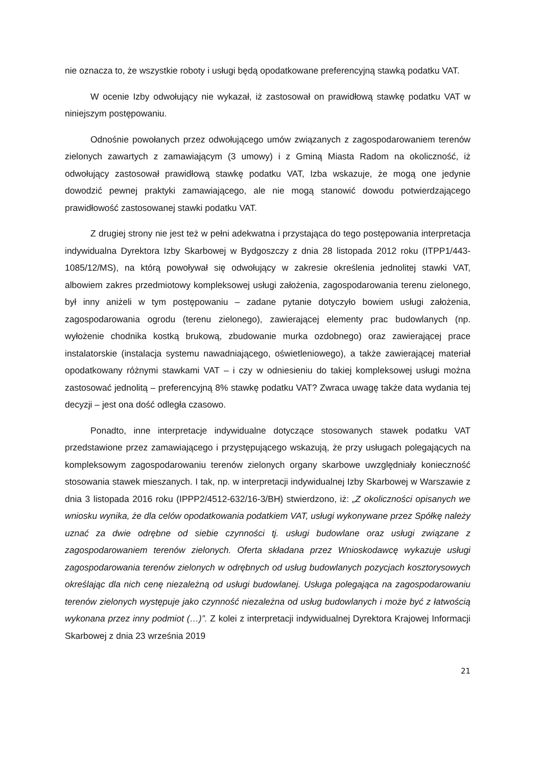nie oznacza to, że wszystkie roboty i usługi będą opodatkowane preferencyjną stawką podatku VAT.
W ocenie Izby odwołujący nie wykazał, iż zastosował on prawidłową stawkę podatku VAT w niniejszym postępowaniu.
Odnośnie powołanych przez odwołującego umów związanych z zagospodarowaniem terenów zielonych zawartych z zamawiającym (3 umowy) i z Gminą Miasta Radom na okoliczność, iż odwołujący zastosował prawidłową stawkę podatku VAT, Izba wskazuje, że mogą one jedynie dowodzić pewnej praktyki zamawiającego, ale nie mogą stanowić dowodu potwierdzającego prawidłowość zastosowanej stawki podatku VAT.
Z drugiej strony nie jest też w pełni adekwatna i przystająca do tego postępowania interpretacja indywidualna Dyrektora Izby Skarbowej w Bydgoszczy z dnia 28 listopada 2012 roku (ITPP1/443-1085/12/MS), na którą powoływał się odwołujący w zakresie określenia jednolitej stawki VAT, albowiem zakres przedmiotowy kompleksowej usługi założenia, zagospodarowania terenu zielonego, był inny aniżeli w tym postępowaniu – zadane pytanie dotyczyło bowiem usługi założenia, zagospodarowania ogrodu (terenu zielonego), zawierającej elementy prac budowlanych (np. wyłożenie chodnika kostką brukową, zbudowanie murka ozdobnego) oraz zawierającej prace instalatorskie (instalacja systemu nawadniającego, oświetleniowego), a także zawierającej materiał opodatkowany różnymi stawkami VAT – i czy w odniesieniu do takiej kompleksowej usługi można zastosować jednolitą – preferencyjną 8% stawkę podatku VAT? Zwraca uwagę także data wydania tej decyzji – jest ona dość odległa czasowo.
Ponadto, inne interpretacje indywidualne dotyczące stosowanych stawek podatku VAT przedstawione przez zamawiającego i przystępującego wskazują, że przy usługach polegających na kompleksowym zagospodarowaniu terenów zielonych organy skarbowe uwzględniały konieczność stosowania stawek mieszanych. I tak, np. w interpretacji indywidualnej Izby Skarbowej w Warszawie z dnia 3 listopada 2016 roku (IPPP2/4512-632/16-3/BH) stwierdzono, iż: „Z okoliczności opisanych we wniosku wynika, że dla celów opodatkowania podatkiem VAT, usługi wykonywane przez Spółkę należy uznać za dwie odrębne od siebie czynności tj. usługi budowlane oraz usługi związane z zagospodarowaniem terenów zielonych. Oferta składana przez Wnioskodawcę wykazuje usługi zagospodarowania terenów zielonych w odrębnych od usług budowlanych pozycjach kosztorysowych określając dla nich cenę niezależną od usługi budowlanej. Usługa polegająca na zagospodarowaniu terenów zielonych występuje jako czynność niezależna od usług budowlanych i może być z łatwością wykonana przez inny podmiot (…)”. Z kolei z interpretacji indywidualnej Dyrektora Krajowej Informacji Skarbowej z dnia 23 września 2019
21